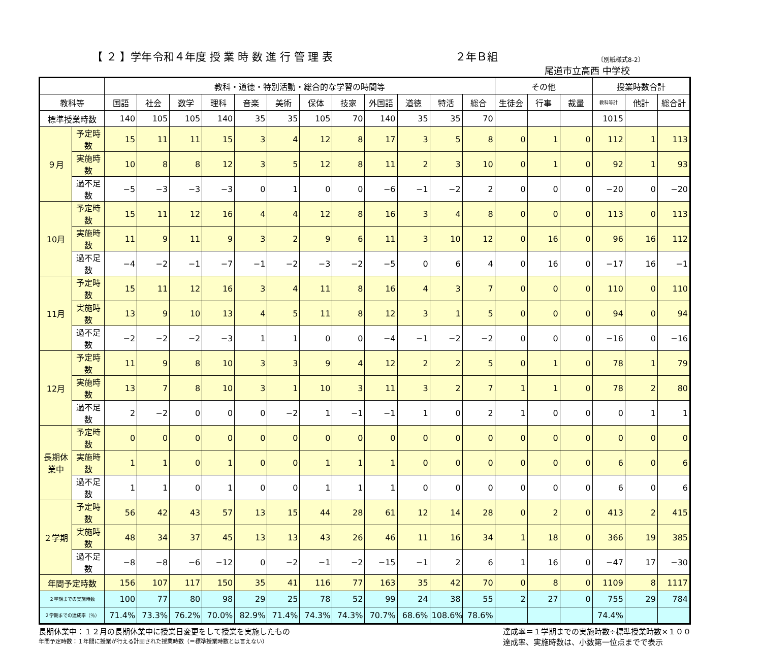【 ２ 】学年 令和４年度 授 業 時 数 進 行 管 理 表 ２年Ｂ組 〔別紙様式8-2〕
尾道市立高西 中学校
| | | 教科・道徳・特別活動・総合的な学習の時間等 | | | | | | | | | | | | その他 | | | 授業時数合計 | | |
| --- | --- | --- | --- | --- | --- | --- | --- | --- | --- | --- | --- | --- | --- | --- | --- | --- | --- | --- | --- |
| 教科等 | | 国語 | 社会 | 数学 | 理科 | 音楽 | 美術 | 保体 | 技家 | 外国語 | 道徳 | 特活 | 総合 | 生徒会 | 行事 | 裁量 | 教科等計 | 他計 | 総合計 |
| 標準授業時数 | | 140 | 105 | 105 | 140 | 35 | 35 | 105 | 70 | 140 | 35 | 35 | 70 | | | | 1015 | | |
| ９月 | 予定時数 | 15 | 11 | 11 | 15 | 3 | 4 | 12 | 8 | 17 | 3 | 5 | 8 | 0 | 1 | 0 | 112 | 1 | 113 |
| | 実施時数 | 10 | 8 | 8 | 12 | 3 | 5 | 12 | 8 | 11 | 2 | 3 | 10 | 0 | 1 | 0 | 92 | 1 | 93 |
| | 過不足数 | −5 | −3 | −3 | −3 | 0 | 1 | 0 | 0 | −6 | −1 | −2 | 2 | 0 | 0 | 0 | −20 | 0 | −20 |
| 10月 | 予定時数 | 15 | 11 | 12 | 16 | 4 | 4 | 12 | 8 | 16 | 3 | 4 | 8 | 0 | 0 | 0 | 113 | 0 | 113 |
| | 実施時数 | 11 | 9 | 11 | 9 | 3 | 2 | 9 | 6 | 11 | 3 | 10 | 12 | 0 | 16 | 0 | 96 | 16 | 112 |
| | 過不足数 | −4 | −2 | −1 | −7 | −1 | −2 | −3 | −2 | −5 | 0 | 6 | 4 | 0 | 16 | 0 | −17 | 16 | −1 |
| 11月 | 予定時数 | 15 | 11 | 12 | 16 | 3 | 4 | 11 | 8 | 16 | 4 | 3 | 7 | 0 | 0 | 0 | 110 | 0 | 110 |
| | 実施時数 | 13 | 9 | 10 | 13 | 4 | 5 | 11 | 8 | 12 | 3 | 1 | 5 | 0 | 0 | 0 | 94 | 0 | 94 |
| | 過不足数 | −2 | −2 | −2 | −3 | 1 | 1 | 0 | 0 | −4 | −1 | −2 | −2 | 0 | 0 | 0 | −16 | 0 | −16 |
| 12月 | 予定時数 | 11 | 9 | 8 | 10 | 3 | 3 | 9 | 4 | 12 | 2 | 2 | 5 | 0 | 1 | 0 | 78 | 1 | 79 |
| | 実施時数 | 13 | 7 | 8 | 10 | 3 | 1 | 10 | 3 | 11 | 3 | 2 | 7 | 1 | 1 | 0 | 78 | 2 | 80 |
| | 過不足数 | 2 | −2 | 0 | 0 | 0 | −2 | 1 | −1 | −1 | 1 | 0 | 2 | 1 | 0 | 0 | 0 | 1 | 1 |
| 長期休業中 | 予定時数 | 0 | 0 | 0 | 0 | 0 | 0 | 0 | 0 | 0 | 0 | 0 | 0 | 0 | 0 | 0 | 0 | 0 | 0 |
| | 実施時数 | 1 | 1 | 0 | 1 | 0 | 0 | 1 | 1 | 1 | 0 | 0 | 0 | 0 | 0 | 0 | 6 | 0 | 6 |
| | 過不足数 | 1 | 1 | 0 | 1 | 0 | 0 | 1 | 1 | 1 | 0 | 0 | 0 | 0 | 0 | 0 | 6 | 0 | 6 |
| ２学期 | 予定時数 | 56 | 42 | 43 | 57 | 13 | 15 | 44 | 28 | 61 | 12 | 14 | 28 | 0 | 2 | 0 | 413 | 2 | 415 |
| | 実施時数 | 48 | 34 | 37 | 45 | 13 | 13 | 43 | 26 | 46 | 11 | 16 | 34 | 1 | 18 | 0 | 366 | 19 | 385 |
| | 過不足数 | −8 | −8 | −6 | −12 | 0 | −2 | −1 | −2 | −15 | −1 | 2 | 6 | 1 | 16 | 0 | −47 | 17 | −30 |
| 年間予定時数 | | 156 | 107 | 117 | 150 | 35 | 41 | 116 | 77 | 163 | 35 | 42 | 70 | 0 | 8 | 0 | 1109 | 8 | 1117 |
| ２学期までの実施時数 | | 100 | 77 | 80 | 98 | 29 | 25 | 78 | 52 | 99 | 24 | 38 | 55 | 2 | 27 | 0 | 755 | 29 | 784 |
| ２学期までの達成率（％） | | 71.4% | 73.3% | 76.2% | 70.0% | 82.9% | 71.4% | 74.3% | 74.3% | 70.7% | 68.6% | 108.6% | 78.6% | | | | 74.4% | | |
長期休業中：１２月の長期休業中に授業日変更をして授業を実施したもの
年間予定時数：１年間に授業が行える計画された授業時数（＝標準授業時数とは言えない）
達成率＝１学期までの実施時数÷標準授業時数×１００
達成率、実施時数は、小数第一位点までで表示